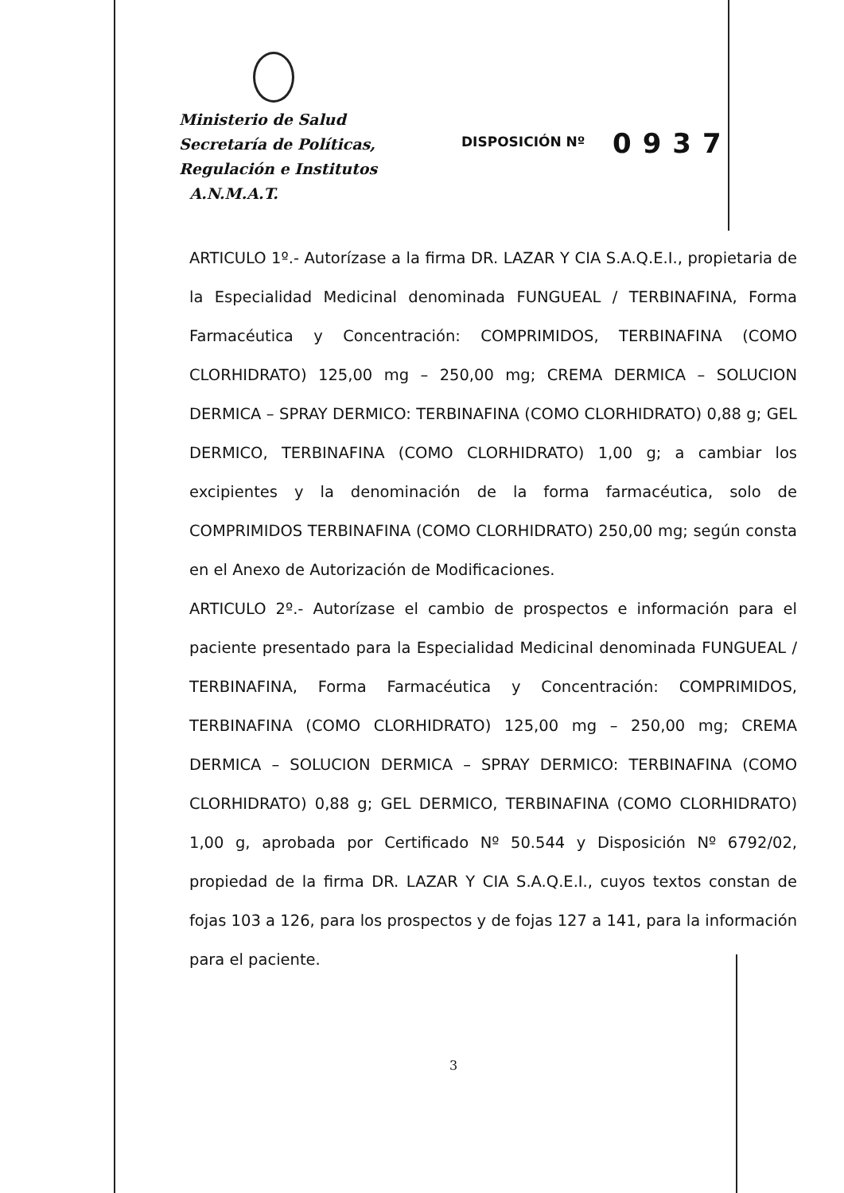Ministerio de Salud
Secretaría de Políticas,
Regulación e Institutos
A.N.M.A.T.
DISPOSICIÓN Nº 0937
ARTICULO 1º.- Autorízase a la firma DR. LAZAR Y CIA S.A.Q.E.I., propietaria de la Especialidad Medicinal denominada FUNGUEAL / TERBINAFINA, Forma Farmacéutica y Concentración: COMPRIMIDOS, TERBINAFINA (COMO CLORHIDRATO) 125,00 mg – 250,00 mg; CREMA DERMICA – SOLUCION DERMICA – SPRAY DERMICO: TERBINAFINA (COMO CLORHIDRATO) 0,88 g; GEL DERMICO, TERBINAFINA (COMO CLORHIDRATO) 1,00 g; a cambiar los excipientes y la denominación de la forma farmacéutica, solo de COMPRIMIDOS TERBINAFINA (COMO CLORHIDRATO) 250,00 mg; según consta en el Anexo de Autorización de Modificaciones.
ARTICULO 2º.- Autorízase el cambio de prospectos e información para el paciente presentado para la Especialidad Medicinal denominada FUNGUEAL / TERBINAFINA, Forma Farmacéutica y Concentración: COMPRIMIDOS, TERBINAFINA (COMO CLORHIDRATO) 125,00 mg – 250,00 mg; CREMA DERMICA – SOLUCION DERMICA – SPRAY DERMICO: TERBINAFINA (COMO CLORHIDRATO) 0,88 g; GEL DERMICO, TERBINAFINA (COMO CLORHIDRATO) 1,00 g, aprobada por Certificado Nº 50.544 y Disposición Nº 6792/02, propiedad de la firma DR. LAZAR Y CIA S.A.Q.E.I., cuyos textos constan de fojas 103 a 126, para los prospectos y de fojas 127 a 141, para la información para el paciente.
3